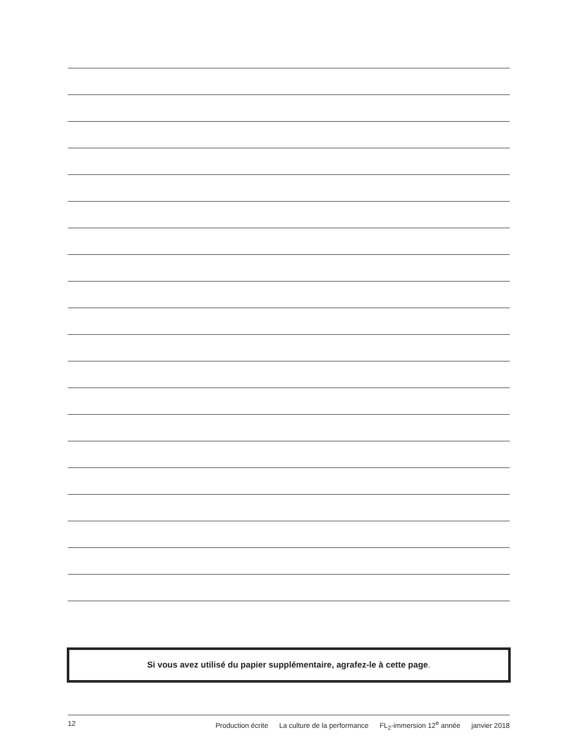Si vous avez utilisé du papier supplémentaire, agrafez-le à cette page.
12 Production écrite La culture de la performance FL<sub>2</sub>-immersion 12<sup>e</sup> année janvier 2018